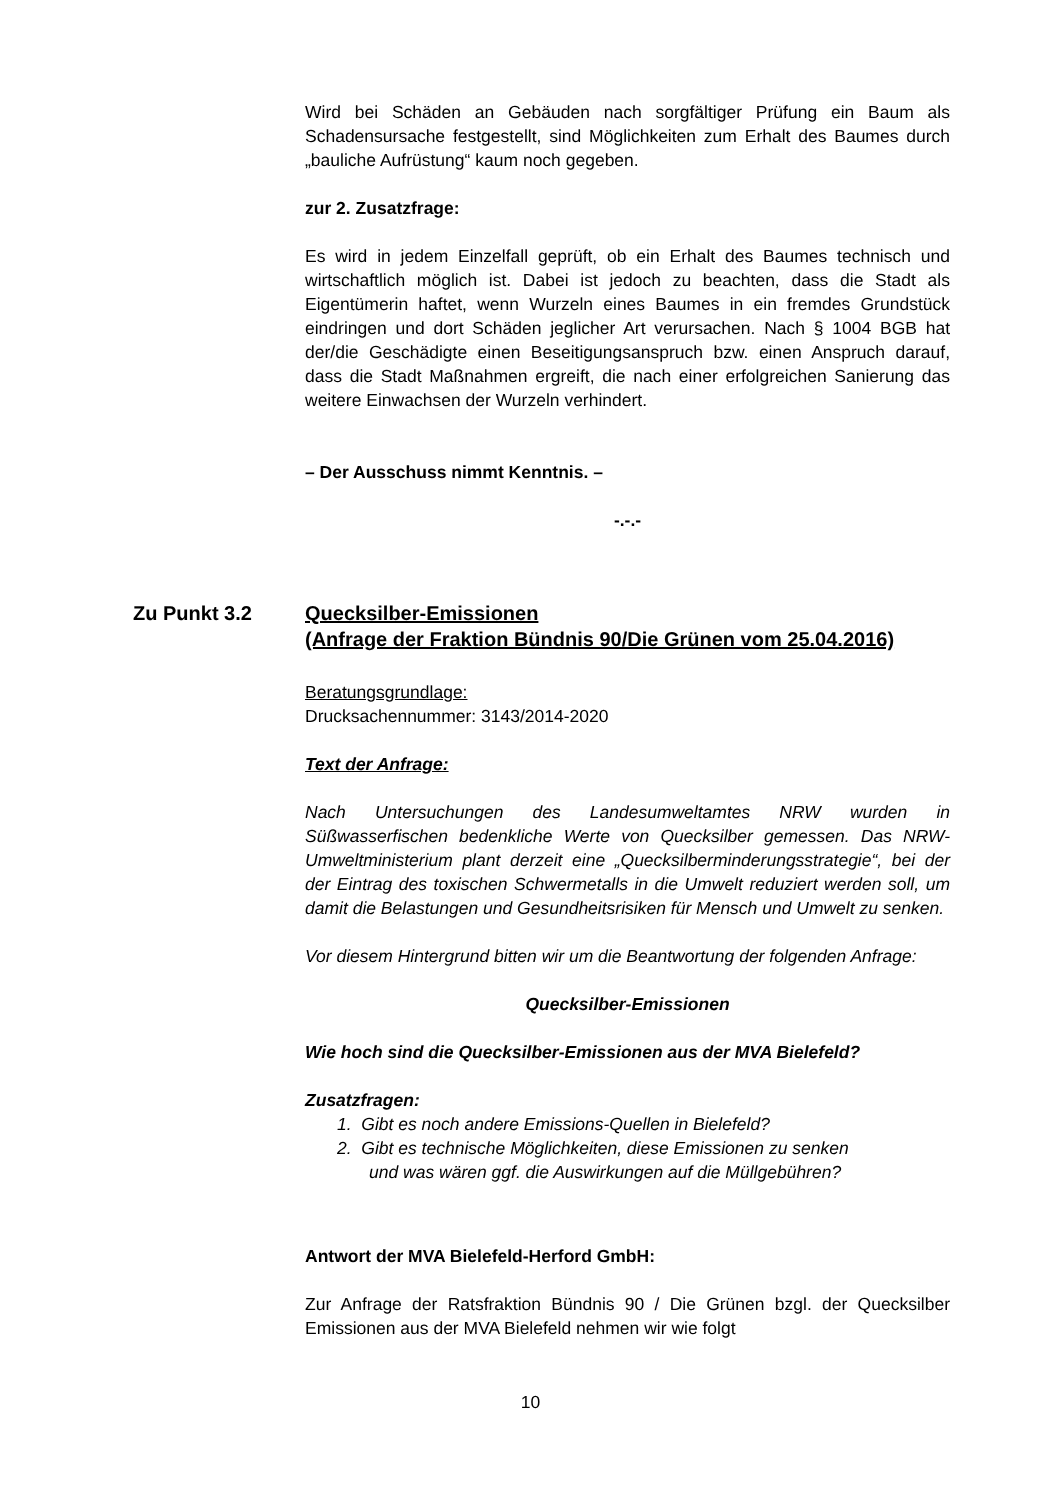Wird bei Schäden an Gebäuden nach sorgfältiger Prüfung ein Baum als Schadensursache festgestellt, sind Möglichkeiten zum Erhalt des Baumes durch „bauliche Aufrüstung“ kaum noch gegeben.
zur 2. Zusatzfrage:
Es wird in jedem Einzelfall geprüft, ob ein Erhalt des Baumes technisch und wirtschaftlich möglich ist. Dabei ist jedoch zu beachten, dass die Stadt als Eigentümerin haftet, wenn Wurzeln eines Baumes in ein fremdes Grundstück eindringen und dort Schäden jeglicher Art verursachen. Nach § 1004 BGB hat der/die Geschädigte einen Beseitigungsanspruch bzw. einen Anspruch darauf, dass die Stadt Maßnahmen ergreift, die nach einer erfolgreichen Sanierung das weitere Einwachsen der Wurzeln verhindert.
– Der Ausschuss nimmt Kenntnis. –
-.-.-
Zu Punkt 3.2 Quecksilber-Emissionen
(Anfrage der Fraktion Bündnis 90/Die Grünen vom 25.04.2016)
Beratungsgrundlage:
Drucksachennummer: 3143/2014-2020
Text der Anfrage:
Nach Untersuchungen des Landesumweltamtes NRW wurden in Süßwasserfischen bedenkliche Werte von Quecksilber gemessen. Das NRW-Umweltministerium plant derzeit eine „Quecksilberminderungsstrategie“, bei der der Eintrag des toxischen Schwermetalls in die Umwelt reduziert werden soll, um damit die Belastungen und Gesundheitsrisiken für Mensch und Umwelt zu senken.
Vor diesem Hintergrund bitten wir um die Beantwortung der folgenden Anfrage:
Quecksilber-Emissionen
Wie hoch sind die Quecksilber-Emissionen aus der MVA Bielefeld?
Zusatzfragen:
1. Gibt es noch andere Emissions-Quellen in Bielefeld?
2. Gibt es technische Möglichkeiten, diese Emissionen zu senken
und was wären ggf. die Auswirkungen auf die Müllgebühren?
Antwort der MVA Bielefeld-Herford GmbH:
Zur Anfrage der Ratsfraktion Bündnis 90 / Die Grünen bzgl. der Quecksilber Emissionen aus der MVA Bielefeld nehmen wir wie folgt
10